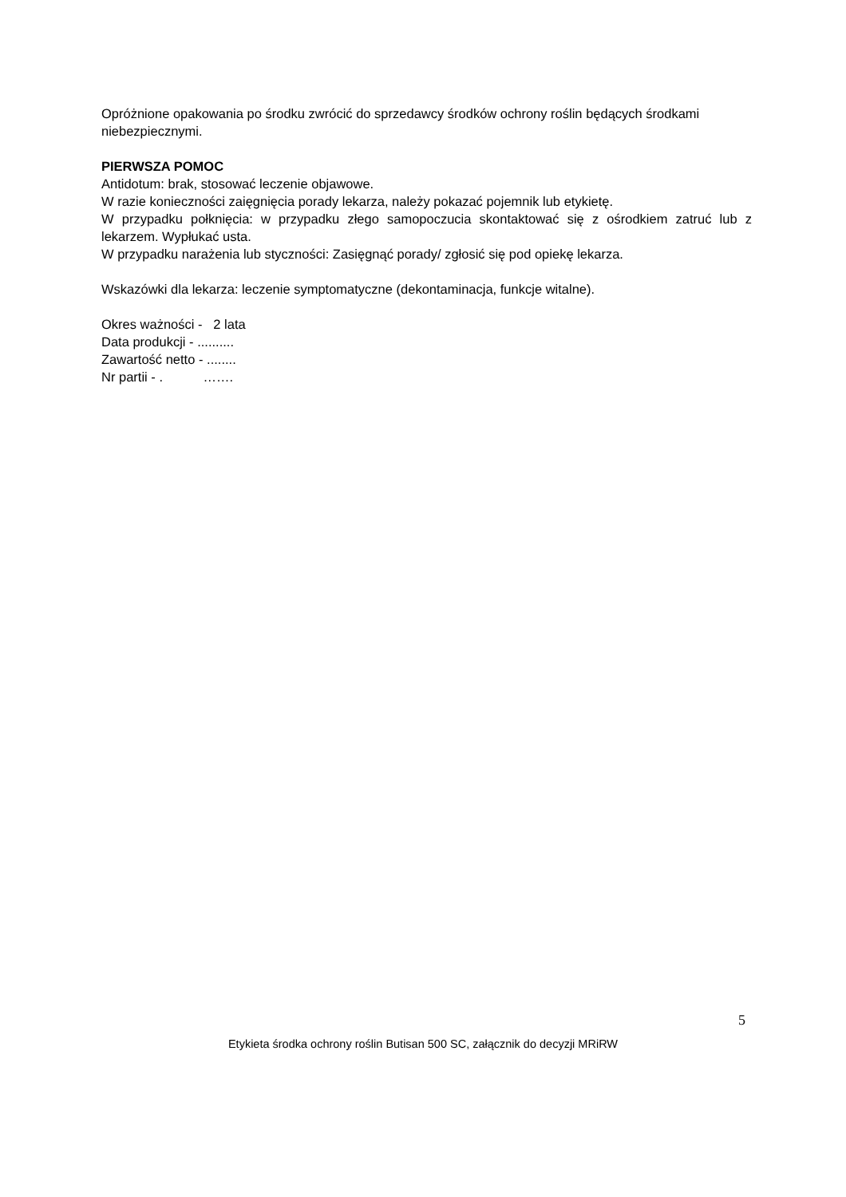Opróżnione opakowania po środku zwrócić do sprzedawcy środków ochrony roślin będących środkami niebezpiecznymi.
PIERWSZA POMOC
Antidotum: brak, stosować leczenie objawowe.
W razie konieczności zaięgnięcia porady lekarza, należy pokazać pojemnik lub etykietę.
W przypadku połknięcia: w przypadku złego samopoczucia skontaktować się z ośrodkiem zatruć lub z lekarzem. Wypłukać usta.
W przypadku narażenia lub styczności: Zasięgnąć porady/ zgłosić się pod opiekę lekarza.
Wskazówki dla lekarza: leczenie symptomatyczne (dekontaminacja, funkcje witalne).
Okres ważności - 2 lata
Data produkcji - ..........
Zawartość netto - ........
Nr partii - . …….
5
Etykieta środka ochrony roślin Butisan 500 SC, załącznik do decyzji MRiRW